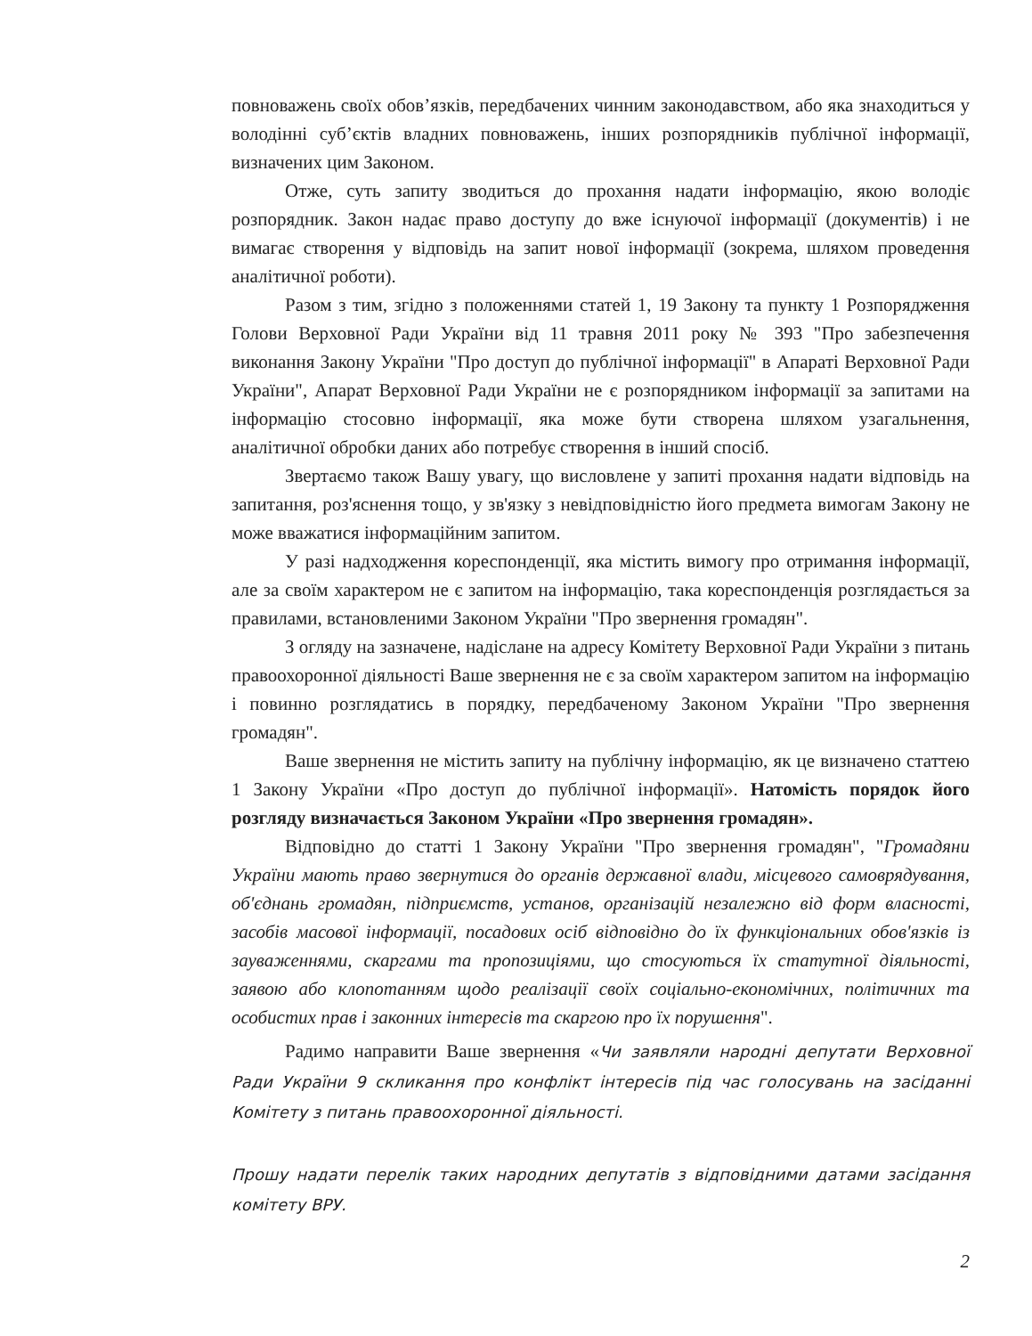повноважень своїх обов’язків, передбачених чинним законодавством, або яка знаходиться у володінні суб’єктів владних повноважень, інших розпорядників публічної інформації, визначених цим Законом.
Отже, суть запиту зводиться до прохання надати інформацію, якою володіє розпорядник. Закон надає право доступу до вже існуючої інформації (документів) і не вимагає створення у відповідь на запит нової інформації (зокрема, шляхом проведення аналітичної роботи).
Разом з тим, згідно з положеннями статей 1, 19 Закону та пункту 1 Розпорядження Голови Верховної Ради України від 11 травня 2011 року № 393 "Про забезпечення виконання Закону України "Про доступ до публічної інформації" в Апараті Верховної Ради України", Апарат Верховної Ради України не є розпорядником інформації за запитами на інформацію стосовно інформації, яка може бути створена шляхом узагальнення, аналітичної обробки даних або потребує створення в інший спосіб.
Звертаємо також Вашу увагу, що висловлене у запиті прохання надати відповідь на запитання, роз'яснення тощо, у зв'язку з невідповідністю його предмета вимогам Закону не може вважатися інформаційним запитом.
У разі надходження кореспонденції, яка містить вимогу про отримання інформації, але за своїм характером не є запитом на інформацію, така кореспонденція розглядається за правилами, встановленими Законом України "Про звернення громадян".
З огляду на зазначене, надіслане на адресу Комітету Верховної Ради України з питань правоохоронної діяльності Ваше звернення не є за своїм характером запитом на інформацію і повинно розглядатись в порядку, передбаченому Законом України "Про звернення громадян".
Ваше звернення не містить запиту на публічну інформацію, як це визначено статтею 1 Закону України «Про доступ до публічної інформації». Натомість порядок його розгляду визначається Законом України «Про звернення громадян».
Відповідно до статті 1 Закону України "Про звернення громадян", "Громадяни України мають право звернутися до органів державної влади, місцевого самоврядування, об'єднань громадян, підприємств, установ, організацій незалежно від форм власності, засобів масової інформації, посадових осіб відповідно до їх функціональних обов'язків із зауваженнями, скаргами та пропозиціями, що стосуються їх статутної діяльності, заявою або клопотанням щодо реалізації своїх соціально-економічних, політичних та особистих прав і законних інтересів та скаргою про їх порушення".
Радимо направити Ваше звернення «Чи заявляли народні депутати Верховної Ради України 9 скликання про конфлікт інтересів під час голосувань на засіданні Комітету з питань правоохоронної діяльності.
Прошу надати перелік таких народних депутатів з відповідними датами засідання комітету ВРУ.
2